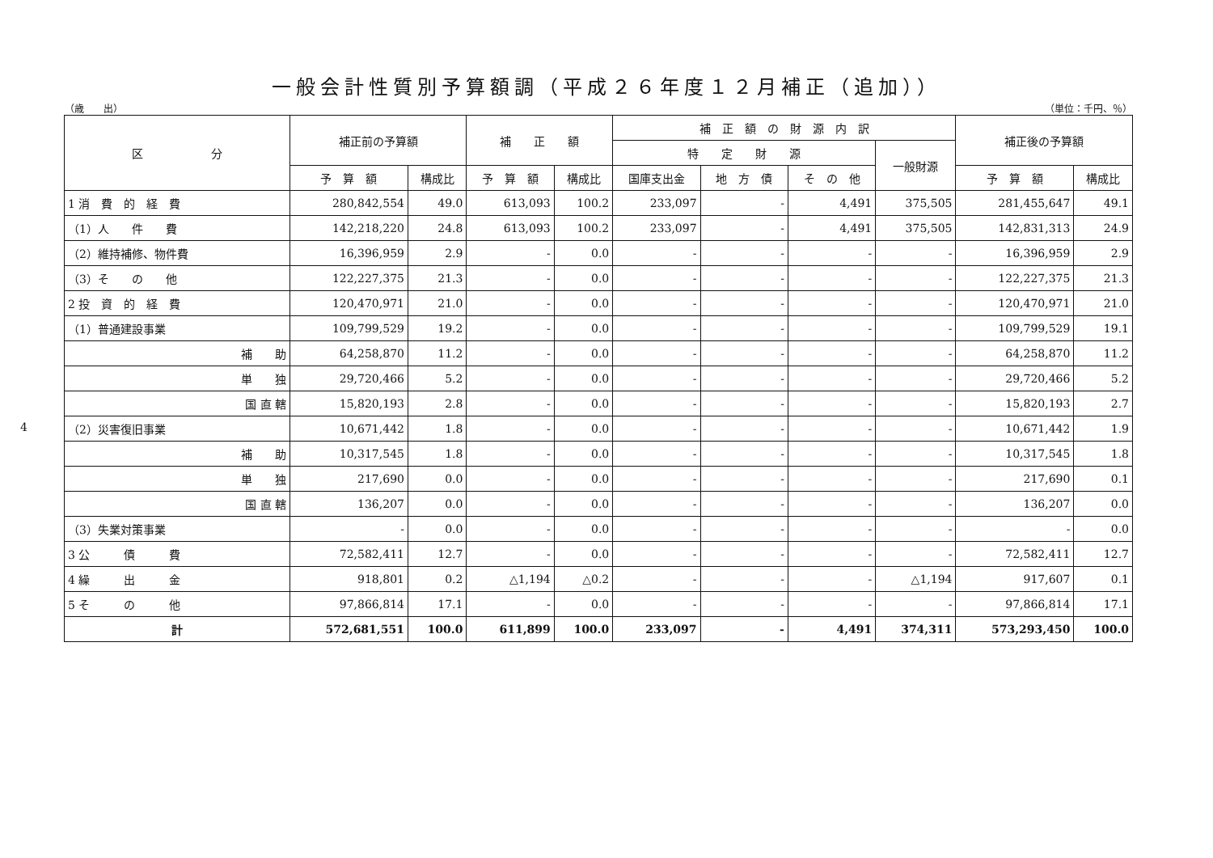一般会計性質別予算額調（平成２６年度１２月補正（追加））
（歳　　出） （単位：千円、％）
| 区 分 | 補正前の予算額 | | 補 正 額 | | 補 正 額 の 財 源 内 訳 | | | | 補正後の予算額 | |
| --- | --- | --- | --- | --- | --- | --- | --- | --- | --- | --- |
| | | | | | 特 定 財 源 | | | 一般財源 | | |
| | 予 算 額 | 構成比 | 予 算 額 | 構成比 | 国庫支出金 | 地 方 債 | そ の 他 | | 予 算 額 | 構成比 |
| 1 消 費 的 経 費 | 280,842,554 | 49.0 | 613,093 | 100.2 | 233,097 | - | 4,491 | 375,505 | 281,455,647 | 49.1 |
| （1）人 件 費 | 142,218,220 | 24.8 | 613,093 | 100.2 | 233,097 | - | 4,491 | 375,505 | 142,831,313 | 24.9 |
| （2）維持補修、物件費 | 16,396,959 | 2.9 | - | 0.0 | - | - | - | - | 16,396,959 | 2.9 |
| （3）そ の 他 | 122,227,375 | 21.3 | - | 0.0 | - | - | - | - | 122,227,375 | 21.3 |
| 2 投 資 的 経 費 | 120,470,971 | 21.0 | - | 0.0 | - | - | - | - | 120,470,971 | 21.0 |
| （1）普通建設事業 | 109,799,529 | 19.2 | - | 0.0 | - | - | - | - | 109,799,529 | 19.1 |
| 補 助 | 64,258,870 | 11.2 | - | 0.0 | - | - | - | - | 64,258,870 | 11.2 |
| 単 独 | 29,720,466 | 5.2 | - | 0.0 | - | - | - | - | 29,720,466 | 5.2 |
| 国 直 轄 | 15,820,193 | 2.8 | - | 0.0 | - | - | - | - | 15,820,193 | 2.7 |
| （2）災害復旧事業 | 10,671,442 | 1.8 | - | 0.0 | - | - | - | - | 10,671,442 | 1.9 |
| 補 助 | 10,317,545 | 1.8 | - | 0.0 | - | - | - | - | 10,317,545 | 1.8 |
| 単 独 | 217,690 | 0.0 | - | 0.0 | - | - | - | - | 217,690 | 0.1 |
| 国 直 轄 | 136,207 | 0.0 | - | 0.0 | - | - | - | - | 136,207 | 0.0 |
| （3）失業対策事業 | - | 0.0 | - | 0.0 | - | - | - | - | - | 0.0 |
| 3 公 債 費 | 72,582,411 | 12.7 | - | 0.0 | - | - | - | - | 72,582,411 | 12.7 |
| 4 繰 出 金 | 918,801 | 0.2 | △1,194 | △0.2 | - | - | - | △1,194 | 917,607 | 0.1 |
| 5 そ の 他 | 97,866,814 | 17.1 | - | 0.0 | - | - | - | - | 97,866,814 | 17.1 |
| 計 | 572,681,551 | 100.0 | 611,899 | 100.0 | 233,097 | - | 4,491 | 374,311 | 573,293,450 | 100.0 |
4